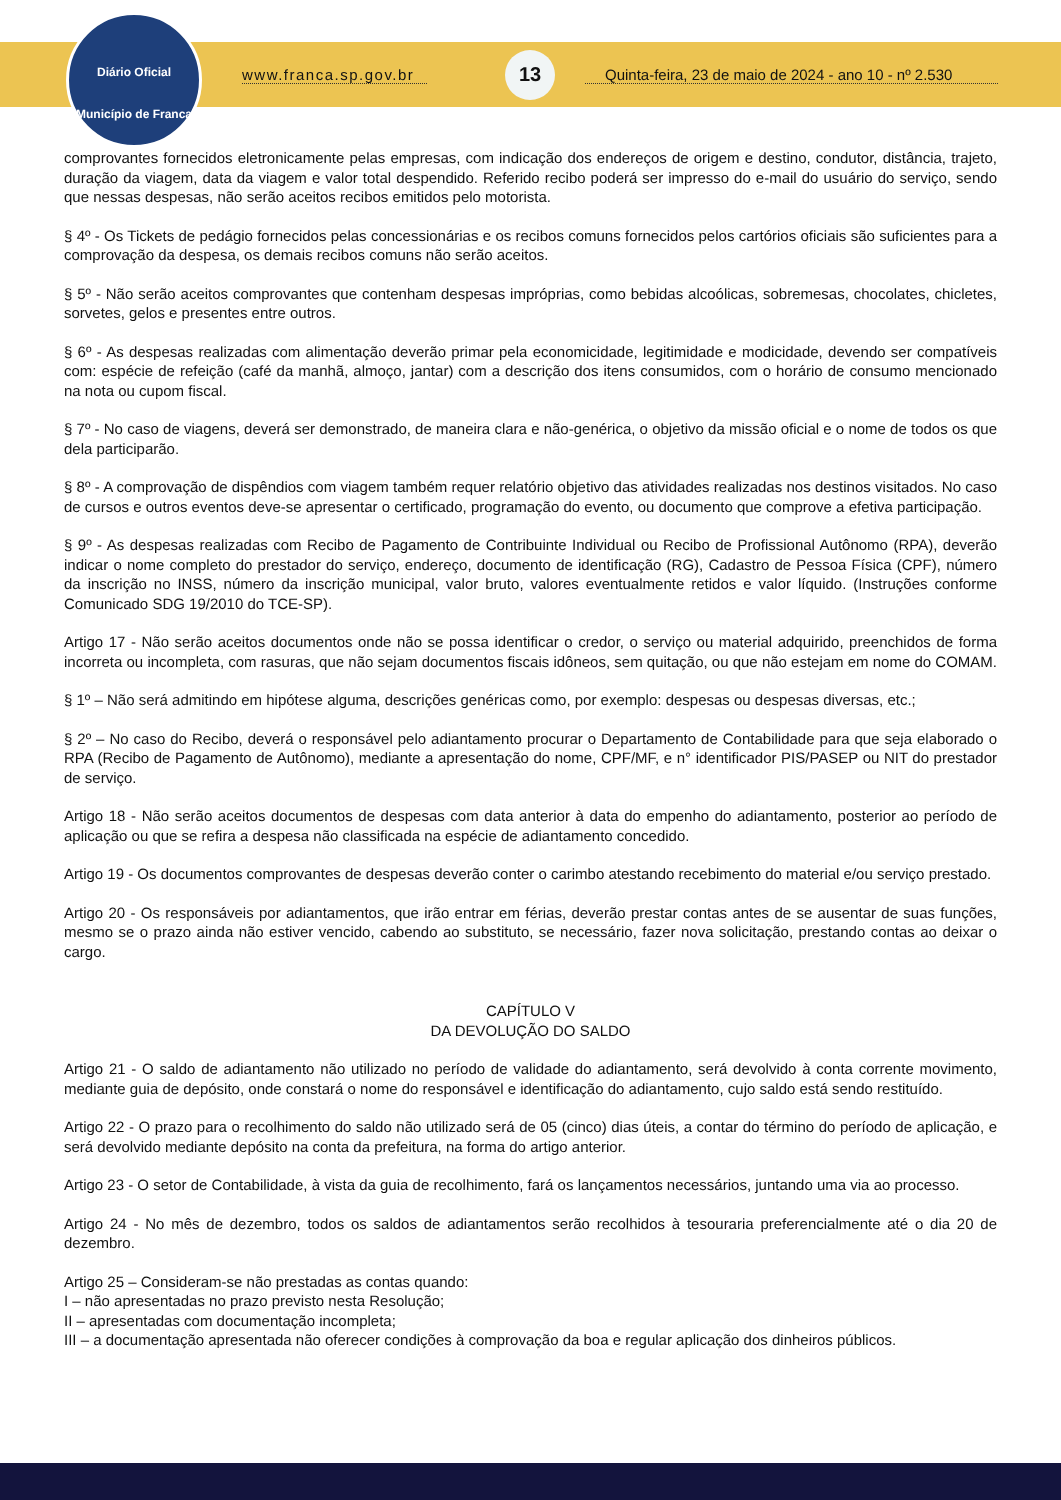Diário Oficial
Município de Franca
www.franca.sp.gov.br
13
Quinta-feira, 23 de maio de 2024 - ano 10 - nº 2.530
comprovantes fornecidos eletronicamente pelas empresas, com indicação dos endereços de origem e destino, condutor, distância, trajeto, duração da viagem, data da viagem e valor total despendido. Referido recibo poderá ser impresso do e-mail do usuário do serviço, sendo que nessas despesas, não serão aceitos recibos emitidos pelo motorista.
§ 4º - Os Tickets de pedágio fornecidos pelas concessionárias e os recibos comuns fornecidos pelos cartórios oficiais são suficientes para a comprovação da despesa, os demais recibos comuns não serão aceitos.
§ 5º - Não serão aceitos comprovantes que contenham despesas impróprias, como bebidas alcoólicas, sobremesas, chocolates, chicletes, sorvetes, gelos e presentes entre outros.
§ 6º - As despesas realizadas com alimentação deverão primar pela economicidade, legitimidade e modicidade, devendo ser compatíveis com: espécie de refeição (café da manhã, almoço, jantar) com a descrição dos itens consumidos, com o horário de consumo mencionado na nota ou cupom fiscal.
§ 7º - No caso de viagens, deverá ser demonstrado, de maneira clara e não-genérica, o objetivo da missão oficial e o nome de todos os que dela participarão.
§ 8º - A comprovação de dispêndios com viagem também requer relatório objetivo das atividades realizadas nos destinos visitados. No caso de cursos e outros eventos deve-se apresentar o certificado, programação do evento, ou documento que comprove a efetiva participação.
§ 9º - As despesas realizadas com Recibo de Pagamento de Contribuinte Individual ou Recibo de Profissional Autônomo (RPA), deverão indicar o nome completo do prestador do serviço, endereço, documento de identificação (RG), Cadastro de Pessoa Física (CPF), número da inscrição no INSS, número da inscrição municipal, valor bruto, valores eventualmente retidos e valor líquido. (Instruções conforme Comunicado SDG 19/2010 do TCE-SP).
Artigo 17 - Não serão aceitos documentos onde não se possa identificar o credor, o serviço ou material adquirido, preenchidos de forma incorreta ou incompleta, com rasuras, que não sejam documentos fiscais idôneos, sem quitação, ou que não estejam em nome do COMAM.
§ 1º – Não será admitindo em hipótese alguma, descrições genéricas como, por exemplo: despesas ou despesas diversas, etc.;
§ 2º – No caso do Recibo, deverá o responsável pelo adiantamento procurar o Departamento de Contabilidade para que seja elaborado o RPA (Recibo de Pagamento de Autônomo), mediante a apresentação do nome, CPF/MF, e n° identificador PIS/PASEP ou NIT do prestador de serviço.
Artigo 18 - Não serão aceitos documentos de despesas com data anterior à data do empenho do adiantamento, posterior ao período de aplicação ou que se refira a despesa não classificada na espécie de adiantamento concedido.
Artigo 19 - Os documentos comprovantes de despesas deverão conter o carimbo atestando recebimento do material e/ou serviço prestado.
Artigo 20 - Os responsáveis por adiantamentos, que irão entrar em férias, deverão prestar contas antes de se ausentar de suas funções, mesmo se o prazo ainda não estiver vencido, cabendo ao substituto, se necessário, fazer nova solicitação, prestando contas ao deixar o cargo.
CAPÍTULO V
DA DEVOLUÇÃO DO SALDO
Artigo 21 - O saldo de adiantamento não utilizado no período de validade do adiantamento, será devolvido à conta corrente movimento, mediante guia de depósito, onde constará o nome do responsável e identificação do adiantamento, cujo saldo está sendo restituído.
Artigo 22 - O prazo para o recolhimento do saldo não utilizado será de 05 (cinco) dias úteis, a contar do término do período de aplicação, e será devolvido mediante depósito na conta da prefeitura, na forma do artigo anterior.
Artigo 23 - O setor de Contabilidade, à vista da guia de recolhimento, fará os lançamentos necessários, juntando uma via ao processo.
Artigo 24 - No mês de dezembro, todos os saldos de adiantamentos serão recolhidos à tesouraria preferencialmente até o dia 20 de dezembro.
Artigo 25 – Consideram-se não prestadas as contas quando:
I – não apresentadas no prazo previsto nesta Resolução;
II – apresentadas com documentação incompleta;
III – a documentação apresentada não oferecer condições à comprovação da boa e regular aplicação dos dinheiros públicos.